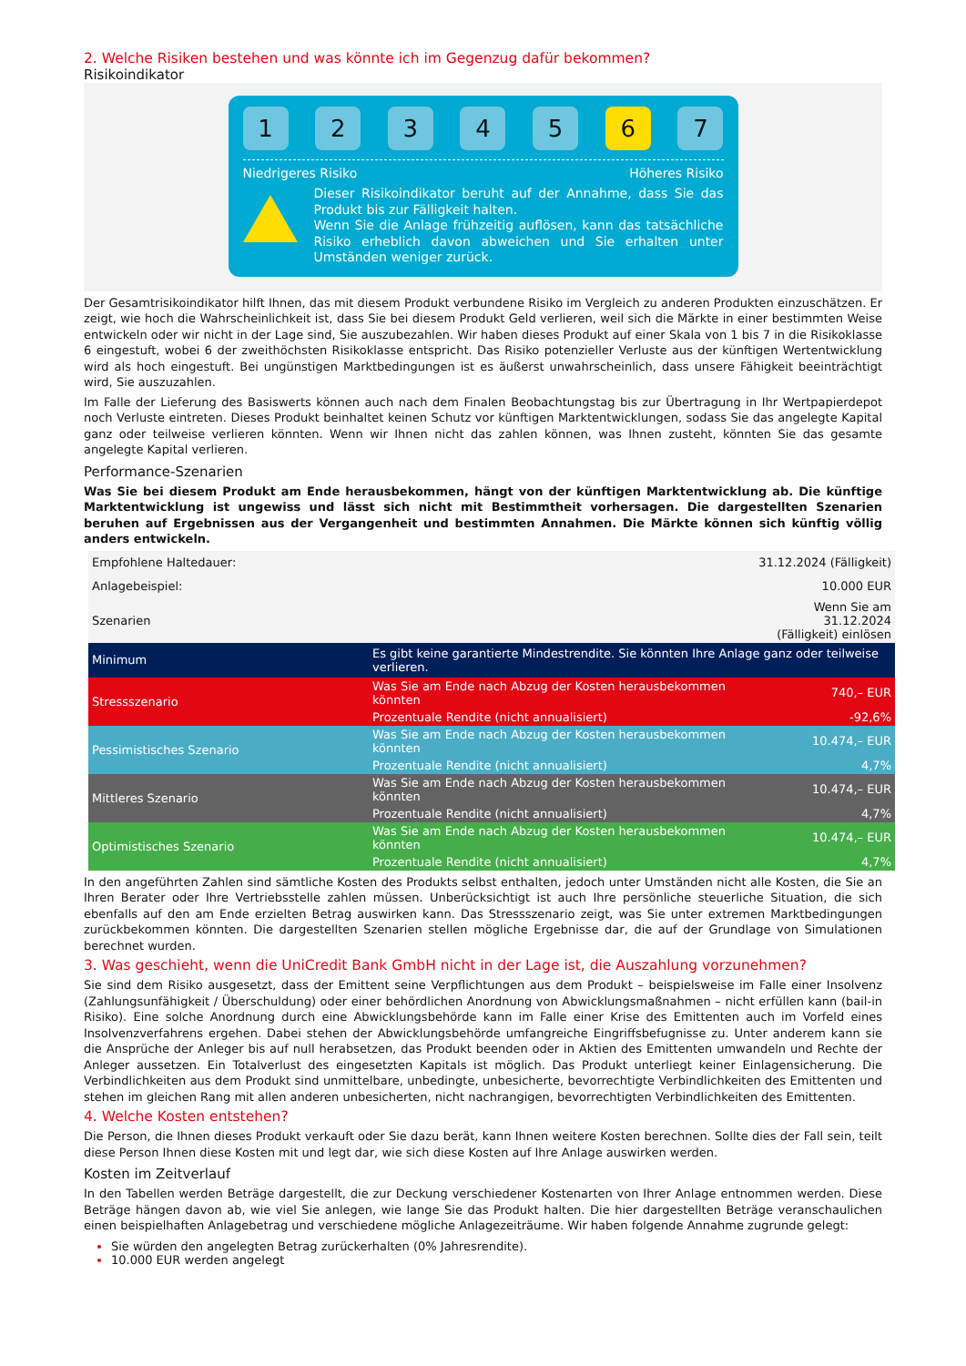2. Welche Risiken bestehen und was könnte ich im Gegenzug dafür bekommen?
Risikoindikator
1 2 3 4 5 6 7
Niedrigeres Risiko Höheres Risiko
Dieser Risikoindikator beruht auf der Annahme, dass Sie das Produkt bis zur Fälligkeit halten.
Wenn Sie die Anlage frühzeitig auflösen, kann das tatsächliche Risiko erheblich davon abweichen und Sie erhalten unter Umständen weniger zurück.
Der Gesamtrisikoindikator hilft Ihnen, das mit diesem Produkt verbundene Risiko im Vergleich zu anderen Produkten einzuschätzen. Er zeigt, wie hoch die Wahrscheinlichkeit ist, dass Sie bei diesem Produkt Geld verlieren, weil sich die Märkte in einer bestimmten Weise entwickeln oder wir nicht in der Lage sind, Sie auszubezahlen. Wir haben dieses Produkt auf einer Skala von 1 bis 7 in die Risikoklasse 6 eingestuft, wobei 6 der zweithöchsten Risikoklasse entspricht. Das Risiko potenzieller Verluste aus der künftigen Wertentwicklung wird als hoch eingestuft. Bei ungünstigen Marktbedingungen ist es äußerst unwahrscheinlich, dass unsere Fähigkeit beeinträchtigt wird, Sie auszuzahlen.
Im Falle der Lieferung des Basiswerts können auch nach dem Finalen Beobachtungstag bis zur Übertragung in Ihr Wertpapierdepot noch Verluste eintreten. Dieses Produkt beinhaltet keinen Schutz vor künftigen Marktentwicklungen, sodass Sie das angelegte Kapital ganz oder teilweise verlieren könnten. Wenn wir Ihnen nicht das zahlen können, was Ihnen zusteht, könnten Sie das gesamte angelegte Kapital verlieren.
Performance-Szenarien
Was Sie bei diesem Produkt am Ende herausbekommen, hängt von der künftigen Marktentwicklung ab. Die künftige Marktentwicklung ist ungewiss und lässt sich nicht mit Bestimmtheit vorhersagen. Die dargestellten Szenarien beruhen auf Ergebnissen aus der Vergangenheit und bestimmten Annahmen. Die Märkte können sich künftig völlig anders entwickeln.
| Empfohlene Haltedauer: | | 31.12.2024 (Fälligkeit) |
| Anlagebeispiel: | | 10.000 EUR |
| Szenarien | | Wenn Sie am 31.12.2024 (Fälligkeit) einlösen |
| Minimum | Es gibt keine garantierte Mindestrendite. Sie könnten Ihre Anlage ganz oder teilweise verlieren. | |
| Stressszenario | Was Sie am Ende nach Abzug der Kosten herausbekommen könnten | 740,– EUR |
| | Prozentuale Rendite (nicht annualisiert) | -92,6% |
| Pessimistisches Szenario | Was Sie am Ende nach Abzug der Kosten herausbekommen könnten | 10.474,– EUR |
| | Prozentuale Rendite (nicht annualisiert) | 4,7% |
| Mittleres Szenario | Was Sie am Ende nach Abzug der Kosten herausbekommen könnten | 10.474,– EUR |
| | Prozentuale Rendite (nicht annualisiert) | 4,7% |
| Optimistisches Szenario | Was Sie am Ende nach Abzug der Kosten herausbekommen könnten | 10.474,– EUR |
| | Prozentuale Rendite (nicht annualisiert) | 4,7% |
In den angeführten Zahlen sind sämtliche Kosten des Produkts selbst enthalten, jedoch unter Umständen nicht alle Kosten, die Sie an Ihren Berater oder Ihre Vertriebsstelle zahlen müssen. Unberücksichtigt ist auch Ihre persönliche steuerliche Situation, die sich ebenfalls auf den am Ende erzielten Betrag auswirken kann. Das Stressszenario zeigt, was Sie unter extremen Marktbedingungen zurückbekommen könnten. Die dargestellten Szenarien stellen mögliche Ergebnisse dar, die auf der Grundlage von Simulationen berechnet wurden.
3. Was geschieht, wenn die UniCredit Bank GmbH nicht in der Lage ist, die Auszahlung vorzunehmen?
Sie sind dem Risiko ausgesetzt, dass der Emittent seine Verpflichtungen aus dem Produkt – beispielsweise im Falle einer Insolvenz (Zahlungsunfähigkeit / Überschuldung) oder einer behördlichen Anordnung von Abwicklungsmaßnahmen – nicht erfüllen kann (bail-in Risiko). Eine solche Anordnung durch eine Abwicklungsbehörde kann im Falle einer Krise des Emittenten auch im Vorfeld eines Insolvenzverfahrens ergehen. Dabei stehen der Abwicklungsbehörde umfangreiche Eingriffsbefugnisse zu. Unter anderem kann sie die Ansprüche der Anleger bis auf null herabsetzen, das Produkt beenden oder in Aktien des Emittenten umwandeln und Rechte der Anleger aussetzen. Ein Totalverlust des eingesetzten Kapitals ist möglich. Das Produkt unterliegt keiner Einlagensicherung. Die Verbindlichkeiten aus dem Produkt sind unmittelbare, unbedingte, unbesicherte, bevorrechtigte Verbindlichkeiten des Emittenten und stehen im gleichen Rang mit allen anderen unbesicherten, nicht nachrangigen, bevorrechtigten Verbindlichkeiten des Emittenten.
4. Welche Kosten entstehen?
Die Person, die Ihnen dieses Produkt verkauft oder Sie dazu berät, kann Ihnen weitere Kosten berechnen. Sollte dies der Fall sein, teilt diese Person Ihnen diese Kosten mit und legt dar, wie sich diese Kosten auf Ihre Anlage auswirken werden.
Kosten im Zeitverlauf
In den Tabellen werden Beträge dargestellt, die zur Deckung verschiedener Kostenarten von Ihrer Anlage entnommen werden. Diese Beträge hängen davon ab, wie viel Sie anlegen, wie lange Sie das Produkt halten. Die hier dargestellten Beträge veranschaulichen einen beispielhaften Anlagebetrag und verschiedene mögliche Anlagezeiträume. Wir haben folgende Annahme zugrunde gelegt:
Sie würden den angelegten Betrag zurückerhalten (0% Jahresrendite).
10.000 EUR werden angelegt